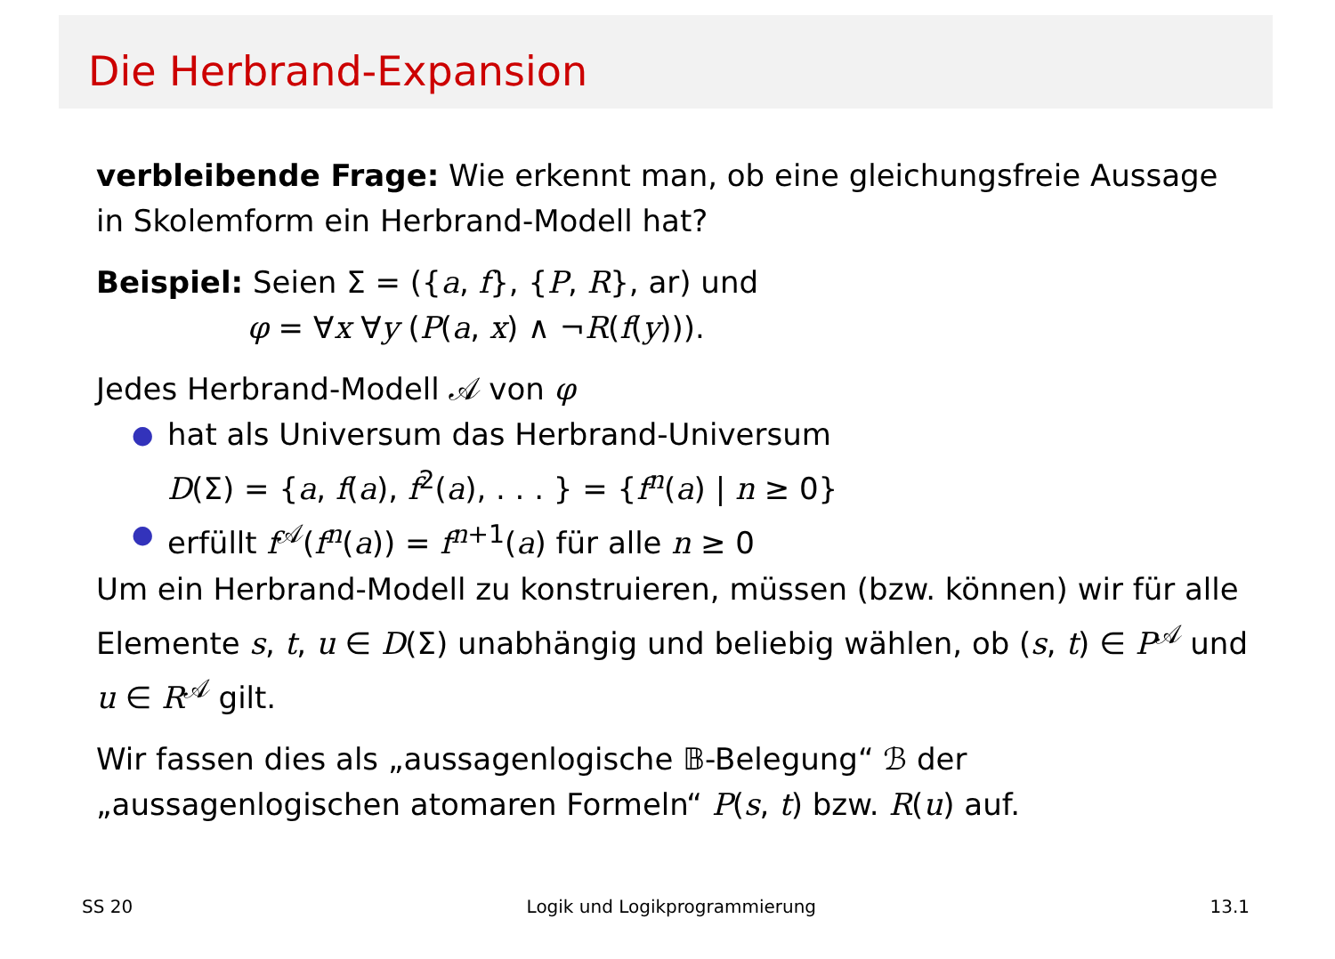Die Herbrand-Expansion
verbleibende Frage: Wie erkennt man, ob eine gleichungsfreie Aussage in Skolemform ein Herbrand-Modell hat?
Beispiel: Seien Σ = ({a, f}, {P, R}, ar) und
φ = ∀x ∀y (P(a, x) ∧ ¬R(f(y))).
Jedes Herbrand-Modell 𝒜 von φ
● hat als Universum das Herbrand-Universum
D(Σ) = {a, f(a), f<sup>2</sup>(a), . . . } = {f<sup>n</sup>(a) | n ≥ 0}
● erfüllt f<sup>𝒜</sup>(f<sup>n</sup>(a)) = f<sup>n+1</sup>(a) für alle n ≥ 0
Um ein Herbrand-Modell zu konstruieren, müssen (bzw. können) wir für alle Elemente s, t, u ∈ D(Σ) unabhängig und beliebig wählen, ob (s, t) ∈ P<sup>𝒜</sup> und u ∈ R<sup>𝒜</sup> gilt.
Wir fassen dies als „aussagenlogische 𝔹-Belegung“ ℬ der „aussagenlogischen atomaren Formeln“ P(s, t) bzw. R(u) auf.
SS 20 Logik und Logikprogrammierung 13.1